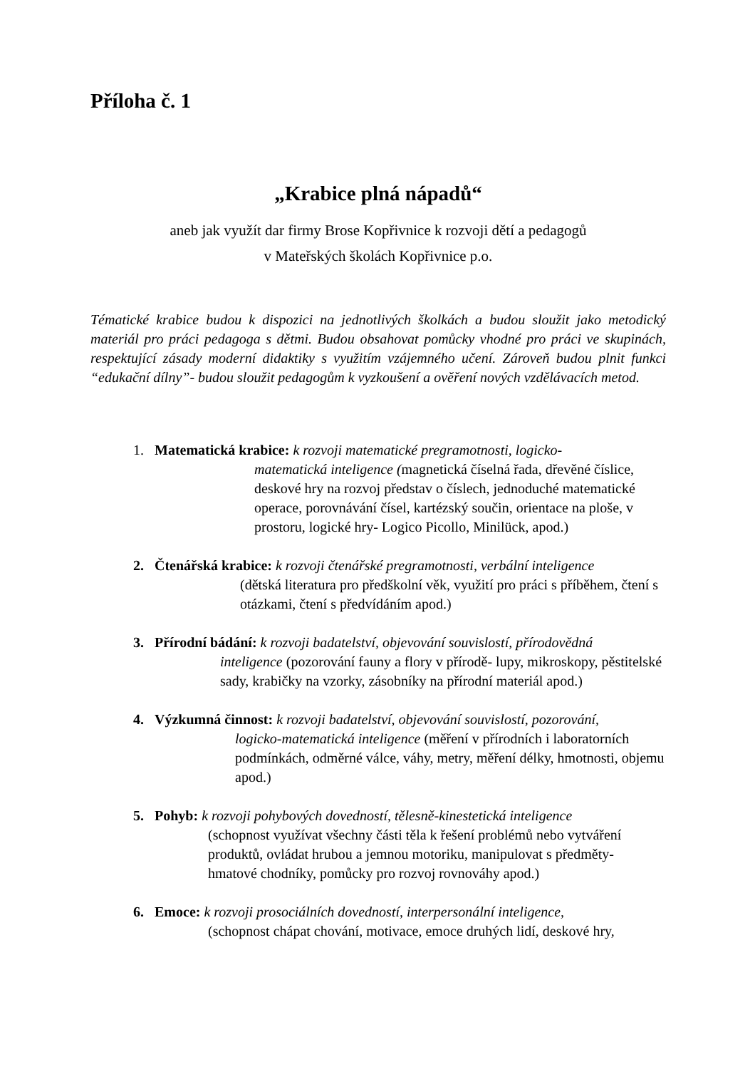Příloha č. 1
„Krabice plná nápadů“
aneb jak využít dar firmy Brose Kopřivnice k rozvoji dětí a pedagogů
v Mateřských školách Kopřivnice p.o.
Tématické krabice budou k dispozici na jednotlivých školkách a budou sloužit jako metodický materiál pro práci pedagoga s dětmi. Budou obsahovat pomůcky vhodné pro práci ve skupinách, respektující zásady moderní didaktiky s využitím vzájemného učení. Zároveň budou plnit funkci “edukační dílny”- budou sloužit pedagogům k vyzkoušení a ověření nových vzdělávacích metod.
1. Matematická krabice: k rozvoji matematické pregramotnosti, logicko-
matematická inteligence (magnetická číselná řada, dřevěné číslice, deskové hry na rozvoj představ o číslech, jednoduché matematické operace, porovnávání čísel, kartézský součin, orientace na ploše, v prostoru, logické hry- Logico Picollo, Minilück, apod.)
2. Čtenářská krabice: k rozvoji čtenářské pregramotnosti, verbální inteligence
(dětská literatura pro předškolní věk, využití pro práci s příběhem, čtení s otázkami, čtení s předvídáním apod.)
3. Přírodní bádání: k rozvoji badatelství, objevování souvislostí, přírodovědná
inteligence (pozorování fauny a flory v přírodě- lupy, mikroskopy, pěstitelské sady, krabičky na vzorky, zásobníky na přírodní materiál apod.)
4. Výzkumná činnost: k rozvoji badatelství, objevování souvislostí, pozorování,
logicko-matematická inteligence (měření v přírodních i laboratorních podmínkách, odměrné válce, váhy, metry, měření délky, hmotnosti, objemu apod.)
5. Pohyb: k rozvoji pohybových dovedností, tělesně-kinestetická inteligence
(schopnost využívat všechny části těla k řešení problémů nebo vytváření produktů, ovládat hrubou a jemnou motoriku, manipulovat s předměty- hmatové chodníky, pomůcky pro rozvoj rovnováhy apod.)
6. Emoce: k rozvoji prosociálních dovedností, interpersonální inteligence,
(schopnost chápat chování, motivace, emoce druhých lidí, deskové hry,